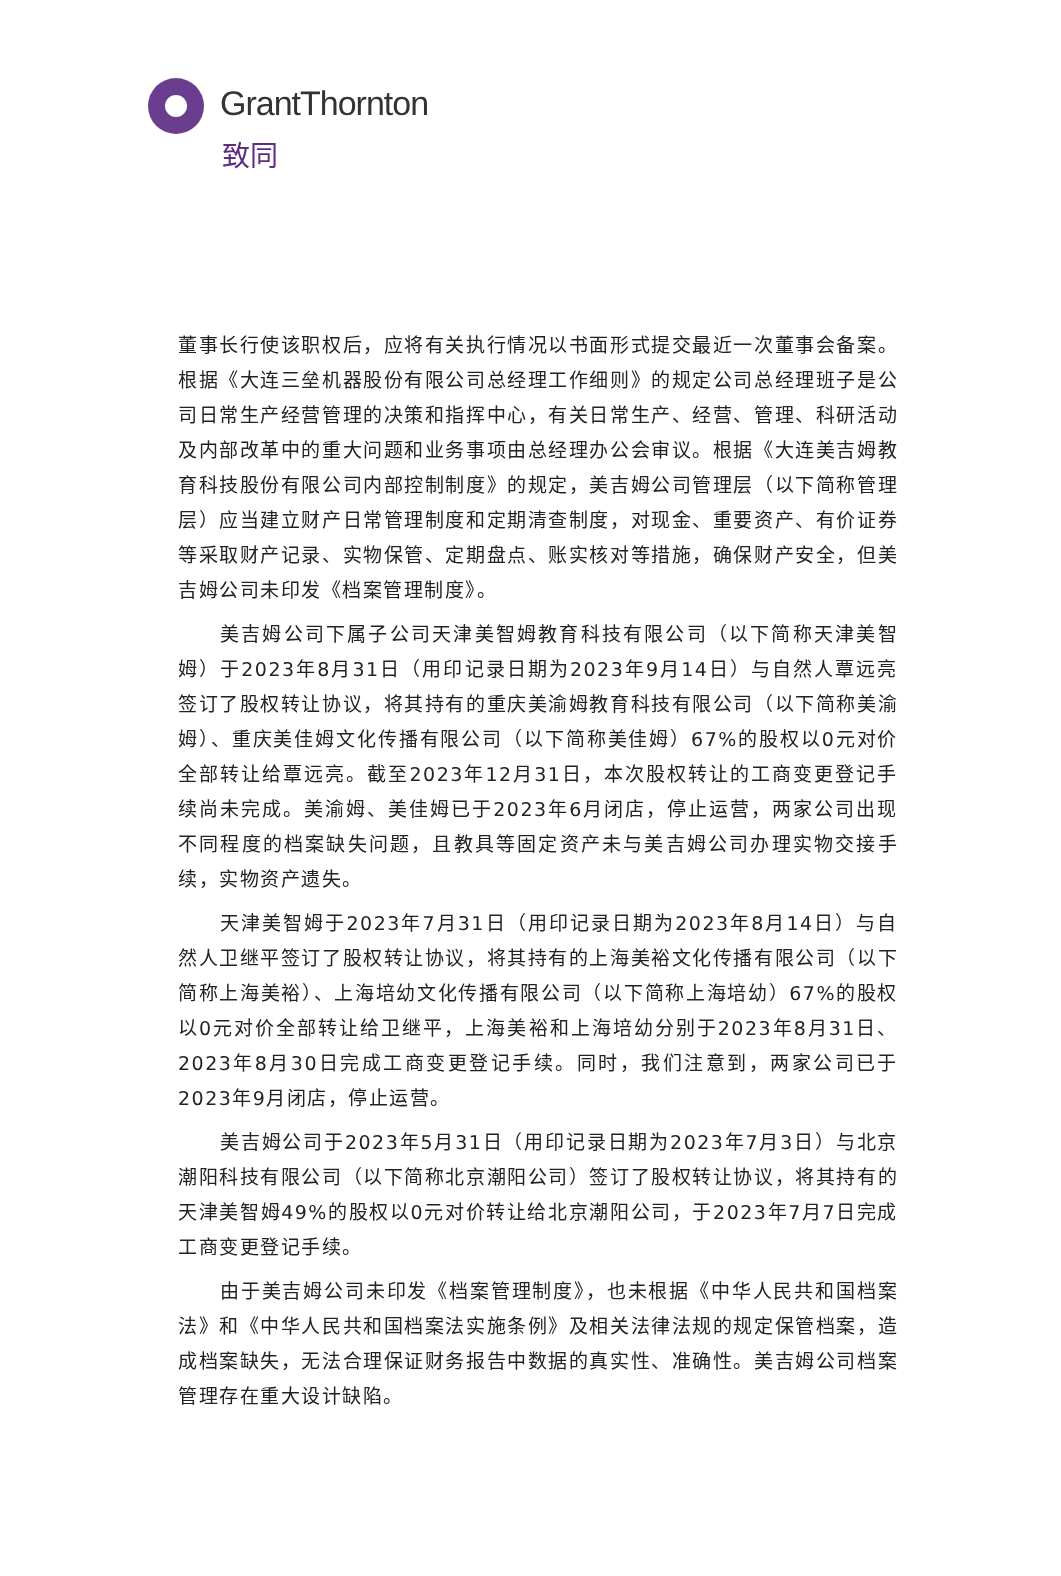GrantThornton
致同
董事长行使该职权后，应将有关执行情况以书面形式提交最近一次董事会备案。根据《大连三垒机器股份有限公司总经理工作细则》的规定公司总经理班子是公司日常生产经营管理的决策和指挥中心，有关日常生产、经营、管理、科研活动及内部改革中的重大问题和业务事项由总经理办公会审议。根据《大连美吉姆教育科技股份有限公司内部控制制度》的规定，美吉姆公司管理层（以下简称管理层）应当建立财产日常管理制度和定期清查制度，对现金、重要资产、有价证券等采取财产记录、实物保管、定期盘点、账实核对等措施，确保财产安全，但美吉姆公司未印发《档案管理制度》。
美吉姆公司下属子公司天津美智姆教育科技有限公司（以下简称天津美智姆）于2023年8月31日（用印记录日期为2023年9月14日）与自然人覃远亮签订了股权转让协议，将其持有的重庆美渝姆教育科技有限公司（以下简称美渝姆）、重庆美佳姆文化传播有限公司（以下简称美佳姆）67%的股权以0元对价全部转让给覃远亮。截至2023年12月31日，本次股权转让的工商变更登记手续尚未完成。美渝姆、美佳姆已于2023年6月闭店，停止运营，两家公司出现不同程度的档案缺失问题，且教具等固定资产未与美吉姆公司办理实物交接手续，实物资产遗失。
天津美智姆于2023年7月31日（用印记录日期为2023年8月14日）与自然人卫继平签订了股权转让协议，将其持有的上海美裕文化传播有限公司（以下简称上海美裕）、上海培幼文化传播有限公司（以下简称上海培幼）67%的股权以0元对价全部转让给卫继平，上海美裕和上海培幼分别于2023年8月31日、2023年8月30日完成工商变更登记手续。同时，我们注意到，两家公司已于2023年9月闭店，停止运营。
美吉姆公司于2023年5月31日（用印记录日期为2023年7月3日）与北京潮阳科技有限公司（以下简称北京潮阳公司）签订了股权转让协议，将其持有的天津美智姆49%的股权以0元对价转让给北京潮阳公司，于2023年7月7日完成工商变更登记手续。
由于美吉姆公司未印发《档案管理制度》，也未根据《中华人民共和国档案法》和《中华人民共和国档案法实施条例》及相关法律法规的规定保管档案，造成档案缺失，无法合理保证财务报告中数据的真实性、准确性。美吉姆公司档案管理存在重大设计缺陷。